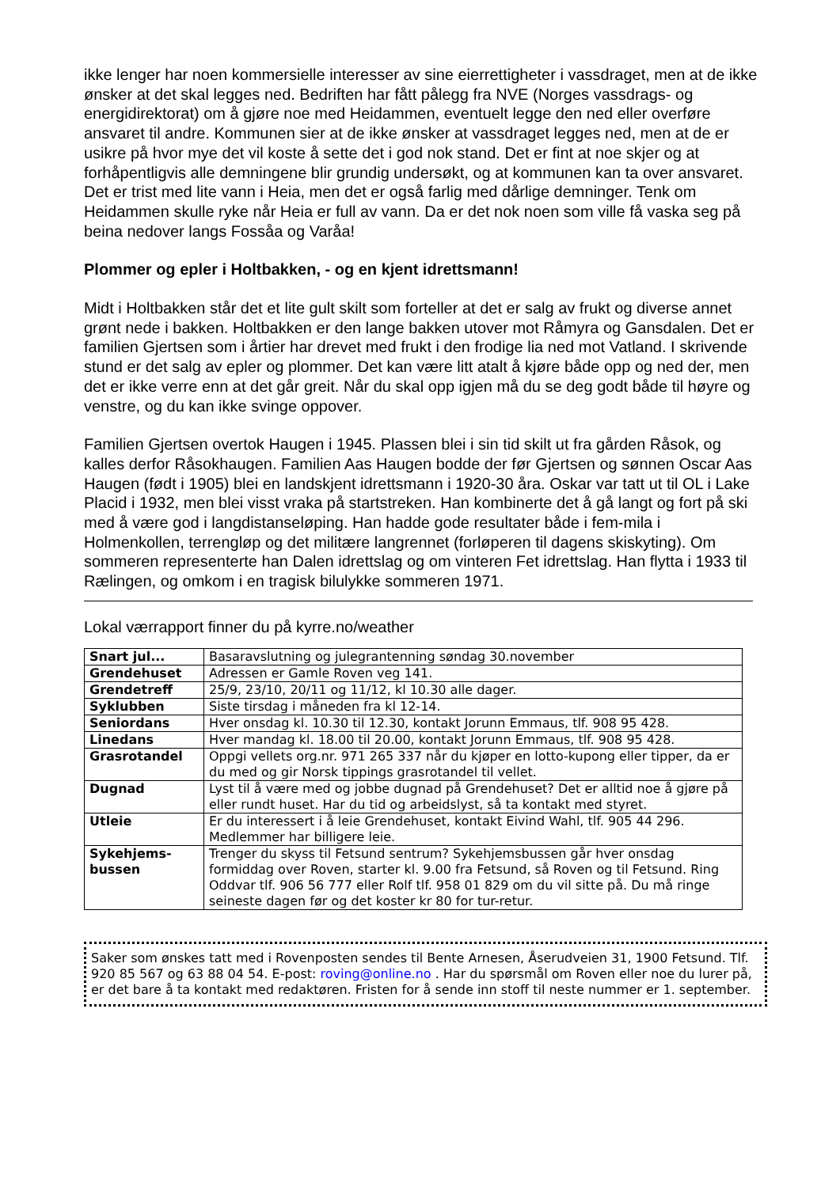ikke lenger har noen kommersielle interesser av sine eierrettigheter i vassdraget, men at de ikke ønsker at det skal legges ned. Bedriften har fått pålegg fra NVE (Norges vassdrags- og energidirektorat) om å gjøre noe med Heidammen, eventuelt legge den ned eller overføre ansvaret til andre. Kommunen sier at de ikke ønsker at vassdraget legges ned, men at de er usikre på hvor mye det vil koste å sette det i god nok stand. Det er fint at noe skjer og at forhåpentligvis alle demningene blir grundig undersøkt, og at kommunen kan ta over ansvaret. Det er trist med lite vann i Heia, men det er også farlig med dårlige demninger. Tenk om Heidammen skulle ryke når Heia er full av vann. Da er det nok noen som ville få vaska seg på beina nedover langs Fossåa og Varåa!
Plommer og epler i Holtbakken, - og en kjent idrettsmann!
Midt i Holtbakken står det et lite gult skilt som forteller at det er salg av frukt og diverse annet grønt nede i bakken. Holtbakken er den lange bakken utover mot Råmyra og Gansdalen. Det er familien Gjertsen som i årtier har drevet med frukt i den frodige lia ned mot Vatland. I skrivende stund er det salg av epler og plommer. Det kan være litt atalt å kjøre både opp og ned der, men det er ikke verre enn at det går greit. Når du skal opp igjen må du se deg godt både til høyre og venstre, og du kan ikke svinge oppover.
Familien Gjertsen overtok Haugen i 1945. Plassen blei i sin tid skilt ut fra gården Råsok, og kalles derfor Råsokhaugen. Familien Aas Haugen bodde der før Gjertsen og sønnen Oscar Aas Haugen (født i 1905) blei en landskjent idrettsmann i 1920-30 åra. Oskar var tatt ut til OL i Lake Placid i 1932, men blei visst vraka på startstreken. Han kombinerte det å gå langt og fort på ski med å være god i langdistanseløping. Han hadde gode resultater både i fem-mila i Holmenkollen, terrengløp og det militære langrennet (forløperen til dagens skiskyting). Om sommeren representerte han Dalen idrettslag og om vinteren Fet idrettslag. Han flytta i 1933 til Rælingen, og omkom i en tragisk bilulykke sommeren 1971.
Lokal værrapport finner du på kyrre.no/weather
| Snart jul... | Basaravslutning og julegrantenning søndag 30.november |
| Grendehuset | Adressen er Gamle Roven veg 141. |
| Grendetreff | 25/9, 23/10, 20/11 og 11/12, kl 10.30 alle dager. |
| Syklubben | Siste tirsdag i måneden fra kl 12-14. |
| Seniordans | Hver onsdag kl. 10.30 til 12.30, kontakt Jorunn Emmaus, tlf. 908 95 428. |
| Linedans | Hver mandag kl. 18.00 til 20.00, kontakt Jorunn Emmaus, tlf. 908 95 428. |
| Grasrotandel | Oppgi vellets org.nr. 971 265 337 når du kjøper en lotto-kupong eller tipper, da er du med og gir Norsk tippings grasrotandel til vellet. |
| Dugnad | Lyst til å være med og jobbe dugnad på Grendehuset? Det er alltid noe å gjøre på eller rundt huset. Har du tid og arbeidslyst, så ta kontakt med styret. |
| Utleie | Er du interessert i å leie Grendehuset, kontakt Eivind Wahl, tlf. 905 44 296. Medlemmer har billigere leie. |
| Sykehjems- bussen | Trenger du skyss til Fetsund sentrum? Sykehjemsbussen går hver onsdag formiddag over Roven, starter kl. 9.00 fra Fetsund, så Roven og til Fetsund. Ring Oddvar tlf. 906 56 777 eller Rolf tlf. 958 01 829 om du vil sitte på. Du må ringe seineste dagen før og det koster kr 80 for tur-retur. |
Saker som ønskes tatt med i Rovenposten sendes til Bente Arnesen, Åserudveien 31, 1900 Fetsund. Tlf. 920 85 567 og 63 88 04 54. E-post: roving@online.no . Har du spørsmål om Roven eller noe du lurer på, er det bare å ta kontakt med redaktøren. Fristen for å sende inn stoff til neste nummer er 1. september.